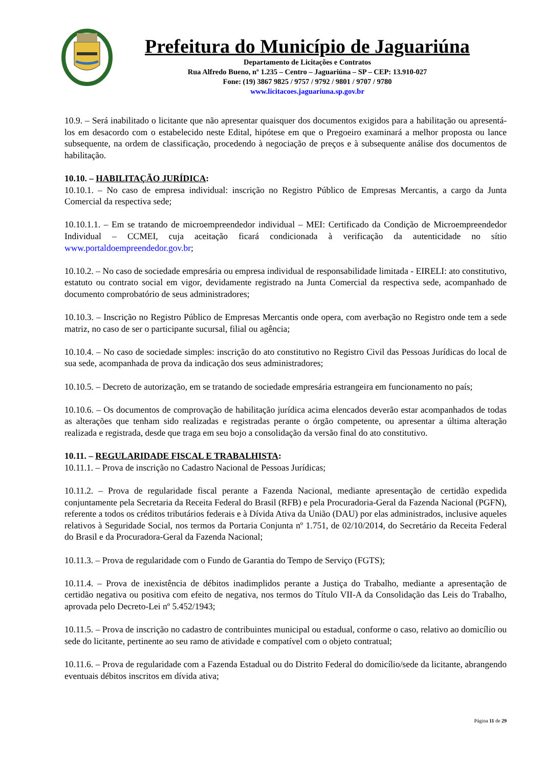Prefeitura do Município de Jaguariúna
Departamento de Licitações e Contratos
Rua Alfredo Bueno, nº 1.235 – Centro – Jaguariúna – SP – CEP: 13.910-027
Fone: (19) 3867 9825 / 9757 / 9792 / 9801 / 9707 / 9780
www.licitacoes.jaguariuna.sp.gov.br
10.9. – Será inabilitado o licitante que não apresentar quaisquer dos documentos exigidos para a habilitação ou apresentá-los em desacordo com o estabelecido neste Edital, hipótese em que o Pregoeiro examinará a melhor proposta ou lance subsequente, na ordem de classificação, procedendo à negociação de preços e à subsequente análise dos documentos de habilitação.
10.10. – HABILITAÇÃO JURÍDICA:
10.10.1. – No caso de empresa individual: inscrição no Registro Público de Empresas Mercantis, a cargo da Junta Comercial da respectiva sede;
10.10.1.1. – Em se tratando de microempreendedor individual – MEI: Certificado da Condição de Microempreendedor Individual – CCMEI, cuja aceitação ficará condicionada à verificação da autenticidade no sítio www.portaldoempreendedor.gov.br;
10.10.2. – No caso de sociedade empresária ou empresa individual de responsabilidade limitada - EIRELI: ato constitutivo, estatuto ou contrato social em vigor, devidamente registrado na Junta Comercial da respectiva sede, acompanhado de documento comprobatório de seus administradores;
10.10.3. – Inscrição no Registro Público de Empresas Mercantis onde opera, com averbação no Registro onde tem a sede matriz, no caso de ser o participante sucursal, filial ou agência;
10.10.4. – No caso de sociedade simples: inscrição do ato constitutivo no Registro Civil das Pessoas Jurídicas do local de sua sede, acompanhada de prova da indicação dos seus administradores;
10.10.5. – Decreto de autorização, em se tratando de sociedade empresária estrangeira em funcionamento no país;
10.10.6. – Os documentos de comprovação de habilitação jurídica acima elencados deverão estar acompanhados de todas as alterações que tenham sido realizadas e registradas perante o órgão competente, ou apresentar a última alteração realizada e registrada, desde que traga em seu bojo a consolidação da versão final do ato constitutivo.
10.11. – REGULARIDADE FISCAL E TRABALHISTA:
10.11.1. – Prova de inscrição no Cadastro Nacional de Pessoas Jurídicas;
10.11.2. – Prova de regularidade fiscal perante a Fazenda Nacional, mediante apresentação de certidão expedida conjuntamente pela Secretaria da Receita Federal do Brasil (RFB) e pela Procuradoria-Geral da Fazenda Nacional (PGFN), referente a todos os créditos tributários federais e à Dívida Ativa da União (DAU) por elas administrados, inclusive aqueles relativos à Seguridade Social, nos termos da Portaria Conjunta nº 1.751, de 02/10/2014, do Secretário da Receita Federal do Brasil e da Procuradora-Geral da Fazenda Nacional;
10.11.3. – Prova de regularidade com o Fundo de Garantia do Tempo de Serviço (FGTS);
10.11.4. – Prova de inexistência de débitos inadimplidos perante a Justiça do Trabalho, mediante a apresentação de certidão negativa ou positiva com efeito de negativa, nos termos do Título VII-A da Consolidação das Leis do Trabalho, aprovada pelo Decreto-Lei nº 5.452/1943;
10.11.5. – Prova de inscrição no cadastro de contribuintes municipal ou estadual, conforme o caso, relativo ao domicílio ou sede do licitante, pertinente ao seu ramo de atividade e compatível com o objeto contratual;
10.11.6. – Prova de regularidade com a Fazenda Estadual ou do Distrito Federal do domicílio/sede da licitante, abrangendo eventuais débitos inscritos em dívida ativa;
Página 11 de 29